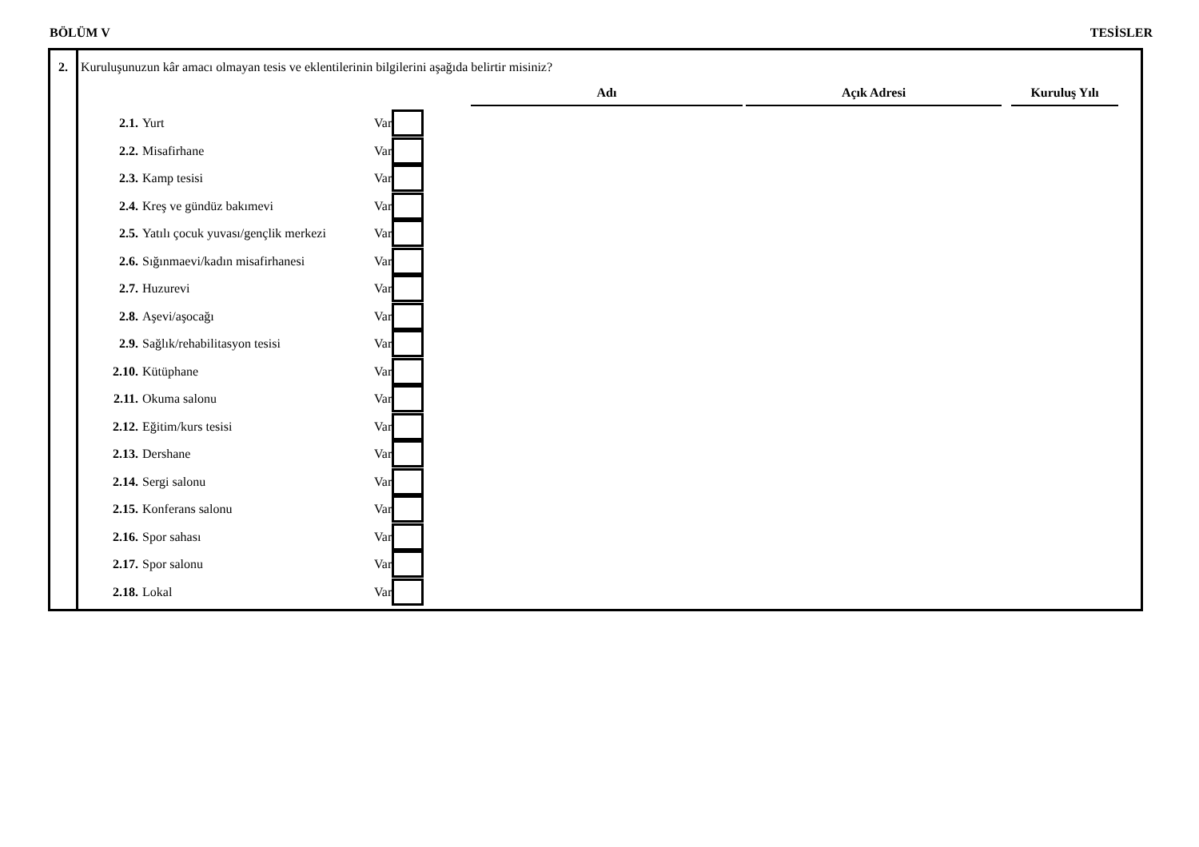BÖLÜM V TESİSLER
2. Kuruluşunuzun kâr amacı olmayan tesis ve eklentilerinin bilgilerini aşağıda belirtir misiniz?
Adı Açık Adresi Kuruluş Yılı
2.1. Yurt Var
2.2. Misafirhane Var
2.3. Kamp tesisi Var
2.4. Kreş ve gündüz bakımevi Var
2.5. Yatılı çocuk yuvası/gençlik merkezi Var
2.6. Sığınmaevi/kadın misafirhanesi Var
2.7. Huzurevi Var
2.8. Aşevi/aşocağı Var
2.9. Sağlık/rehabilitasyon tesisi Var
2.10. Kütüphane Var
2.11. Okuma salonu Var
2.12. Eğitim/kurs tesisi Var
2.13. Dershane Var
2.14. Sergi salonu Var
2.15. Konferans salonu Var
2.16. Spor sahası Var
2.17. Spor salonu Var
2.18. Lokal Var